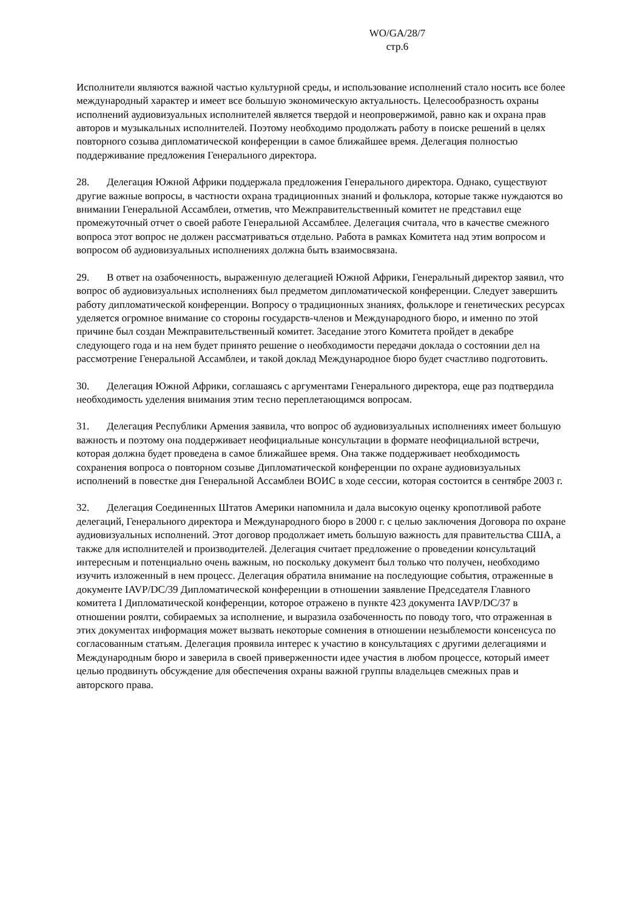WO/GA/28/7
стр.6
Исполнители являются важной частью культурной среды, и использование исполнений стало носить все более международный характер и имеет все большую экономическую актуальность. Целесообразность охраны исполнений аудиовизуальных исполнителей является твердой и неопровержимой, равно как и охрана прав авторов и музыкальных исполнителей. Поэтому необходимо продолжать работу в поиске решений в целях повторного созыва дипломатической конференции в самое ближайшее время. Делегация полностью поддерживание предложения Генерального директора.
28. Делегация Южной Африки поддержала предложения Генерального директора. Однако, существуют другие важные вопросы, в частности охрана традиционных знаний и фольклора, которые также нуждаются во внимании Генеральной Ассамблеи, отметив, что Межправительственный комитет не представил еще промежуточный отчет о своей работе Генеральной Ассамблее. Делегация считала, что в качестве смежного вопроса этот вопрос не должен рассматриваться отдельно. Работа в рамках Комитета над этим вопросом и вопросом об аудиовизуальных исполнениях должна быть взаимосвязана.
29. В ответ на озабоченность, выраженную делегацией Южной Африки, Генеральный директор заявил, что вопрос об аудиовизуальных исполнениях был предметом дипломатической конференции. Следует завершить работу дипломатической конференции. Вопросу о традиционных знаниях, фольклоре и генетических ресурсах уделяется огромное внимание со стороны государств-членов и Международного бюро, и именно по этой причине был создан Межправительственный комитет. Заседание этого Комитета пройдет в декабре следующего года и на нем будет принято решение о необходимости передачи доклада о состоянии дел на рассмотрение Генеральной Ассамблеи, и такой доклад Международное бюро будет счастливо подготовить.
30. Делегация Южной Африки, соглашаясь с аргументами Генерального директора, еще раз подтвердила необходимость уделения внимания этим тесно переплетающимся вопросам.
31. Делегация Республики Армения заявила, что вопрос об аудиовизуальных исполнениях имеет большую важность и поэтому она поддерживает неофициальные консультации в формате неофициальной встречи, которая должна будет проведена в самое ближайшее время. Она также поддерживает необходимость сохранения вопроса о повторном созыве Дипломатической конференции по охране аудиовизуальных исполнений в повестке дня Генеральной Ассамблеи ВОИС в ходе сессии, которая состоится в сентябре 2003 г.
32. Делегация Соединенных Штатов Америки напомнила и дала высокую оценку кропотливой работе делегаций, Генерального директора и Международного бюро в 2000 г. с целью заключения Договора по охране аудиовизуальных исполнений. Этот договор продолжает иметь большую важность для правительства США, а также для исполнителей и производителей. Делегация считает предложение о проведении консультаций интересным и потенциально очень важным, но поскольку документ был только что получен, необходимо изучить изложенный в нем процесс. Делегация обратила внимание на последующие события, отраженные в документе IAVP/DC/39 Дипломатической конференции в отношении заявление Председателя Главного комитета I Дипломатической конференции, которое отражено в пункте 423 документа IAVP/DC/37 в отношении роялти, собираемых за исполнение, и выразила озабоченность по поводу того, что отраженная в этих документах информация может вызвать некоторые сомнения в отношении незыблемости консенсуса по согласованным статьям. Делегация проявила интерес к участию в консультациях с другими делегациями и Международным бюро и заверила в своей приверженности идее участия в любом процессе, который имеет целью продвинуть обсуждение для обеспечения охраны важной группы владельцев смежных прав и авторского права.